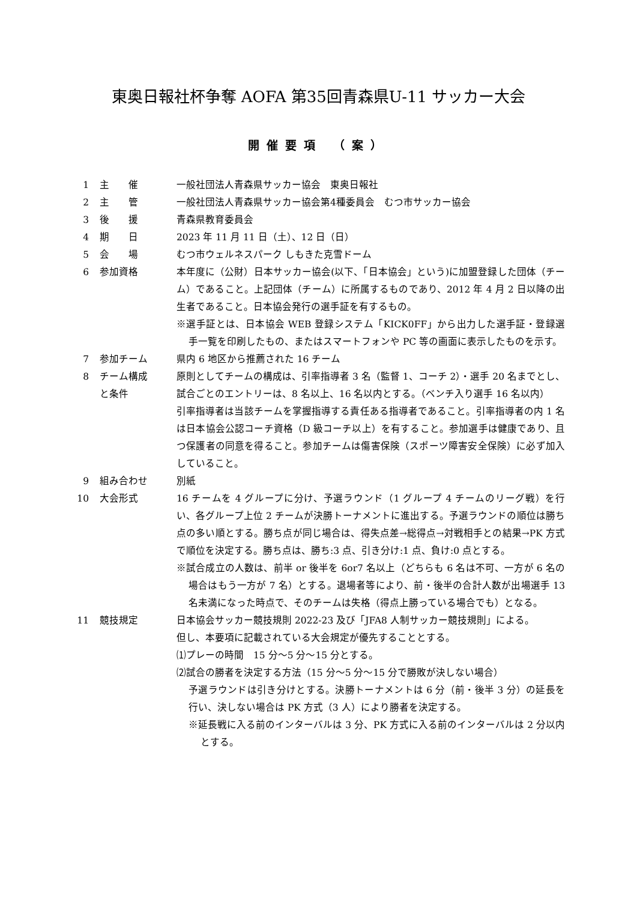東奥日報社杯争奪 AOFA 第35回青森県U-11 サッカー大会
開催要項 （案）
1 主　　催 一般社団法人青森県サッカー協会　東奥日報社
2 主　　管 一般社団法人青森県サッカー協会第4種委員会　むつ市サッカー協会
3 後　　援 青森県教育委員会
4 期　　日 2023 年 11 月 11 日（土）、12 日（日）
5 会　　場 むつ市ウェルネスパーク しもきた克雪ドーム
6 参加資格 本年度に（公財）日本サッカー協会(以下、「日本協会」という)に加盟登録した団体（チーム）であること。上記団体（チーム）に所属するものであり、2012 年 4 月 2 日以降の出生者であること。日本協会発行の選手証を有するもの。
※選手証とは、日本協会 WEB 登録システム「KICK0FF」から出力した選手証・登録選手一覧を印刷したもの、またはスマートフォンや PC 等の画面に表示したものを示す。
7 参加チーム 県内 6 地区から推薦された 16 チーム
8 チーム構成
と条件
原則としてチームの構成は、引率指導者 3 名（監督 1、コーチ 2）・選手 20 名までとし、試合ごとのエントリーは、8 名以上、16 名以内とする。（ベンチ入り選手 16 名以内）
引率指導者は当該チームを掌握指導する責任ある指導者であること。引率指導者の内 1 名は日本協会公認コーチ資格（D 級コーチ以上）を有すること。参加選手は健康であり、且つ保護者の同意を得ること。参加チームは傷害保険（スポーツ障害安全保険）に必ず加入していること。
9 組み合わせ 別紙
10 大会形式 16 チームを 4 グループに分け、予選ラウンド（1 グループ 4 チームのリーグ戦）を行い、各グループ上位 2 チームが決勝トーナメントに進出する。予選ラウンドの順位は勝ち点の多い順とする。勝ち点が同じ場合は、得失点差→総得点→対戦相手との結果→PK 方式で順位を決定する。勝ち点は、勝ち:3 点、引き分け:1 点、負け:0 点とする。
※試合成立の人数は、前半 or 後半を 6or7 名以上（どちらも 6 名は不可、一方が 6 名の場合はもう一方が 7 名）とする。退場者等により、前・後半の合計人数が出場選手 13 名未満になった時点で、そのチームは失格（得点上勝っている場合でも）となる。
11 競技規定 日本協会サッカー競技規則 2022-23 及び「JFA8 人制サッカー競技規則」による。
但し、本要項に記載されている大会規定が優先することとする。
⑴プレーの時間　15 分～5 分～15 分とする。
⑵試合の勝者を決定する方法（15 分～5 分～15 分で勝敗が決しない場合）
予選ラウンドは引き分けとする。決勝トーナメントは 6 分（前・後半 3 分）の延長を行い、決しない場合は PK 方式（3 人）により勝者を決定する。
※延長戦に入る前のインターバルは 3 分、PK 方式に入る前のインターバルは 2 分以内とする。